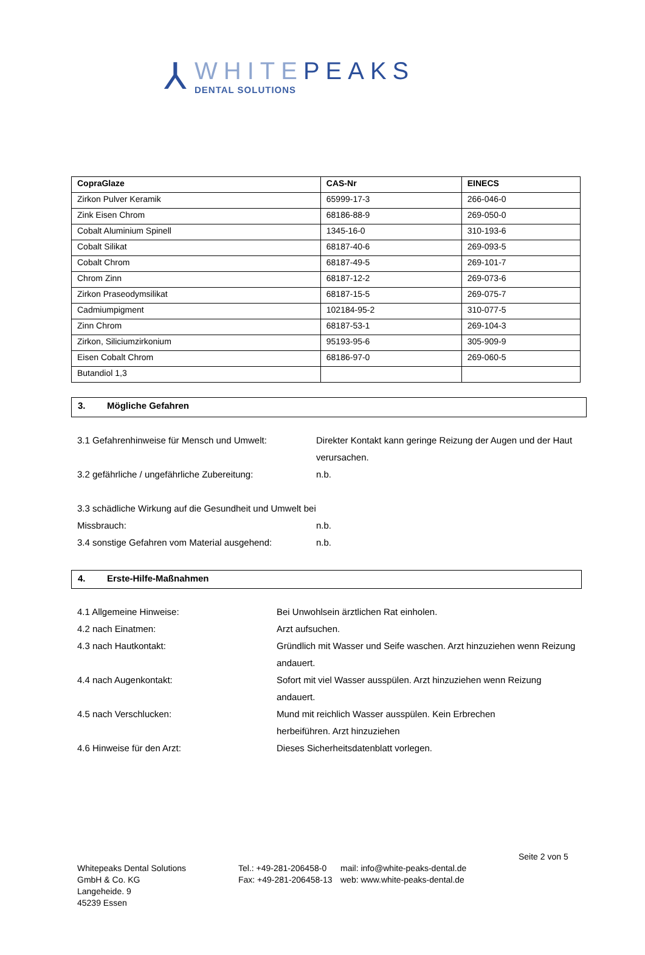⅄
WHITEPEAKS
DENTAL SOLUTIONS
| CopraGlaze | CAS-Nr | EINECS |
| --- | --- | --- |
| Zirkon Pulver Keramik | 65999-17-3 | 266-046-0 |
| Zink Eisen Chrom | 68186-88-9 | 269-050-0 |
| Cobalt Aluminium Spinell | 1345-16-0 | 310-193-6 |
| Cobalt Silikat | 68187-40-6 | 269-093-5 |
| Cobalt Chrom | 68187-49-5 | 269-101-7 |
| Chrom Zinn | 68187-12-2 | 269-073-6 |
| Zirkon Praseodymsilikat | 68187-15-5 | 269-075-7 |
| Cadmiumpigment | 102184-95-2 | 310-077-5 |
| Zinn Chrom | 68187-53-1 | 269-104-3 |
| Zirkon, Siliciumzirkonium | 95193-95-6 | 305-909-9 |
| Eisen Cobalt Chrom | 68186-97-0 | 269-060-5 |
| Butandiol 1,3 | | |
3. Mögliche Gefahren
3.1 Gefahrenhinweise für Mensch und Umwelt: Direkter Kontakt kann geringe Reizung der Augen und der Haut verursachen.
3.2 gefährliche / ungefährliche Zubereitung: n.b.
3.3 schädliche Wirkung auf die Gesundheit und Umwelt bei Missbrauch: n.b.
3.4 sonstige Gefahren vom Material ausgehend: n.b.
4. Erste-Hilfe-Maßnahmen
4.1 Allgemeine Hinweise: Bei Unwohlsein ärztlichen Rat einholen.
4.2 nach Einatmen: Arzt aufsuchen.
4.3 nach Hautkontakt: Gründlich mit Wasser und Seife waschen. Arzt hinzuziehen wenn Reizung andauert.
4.4 nach Augenkontakt: Sofort mit viel Wasser ausspülen. Arzt hinzuziehen wenn Reizung andauert.
4.5 nach Verschlucken: Mund mit reichlich Wasser ausspülen. Kein Erbrechen herbeiführen. Arzt hinzuziehen
4.6 Hinweise für den Arzt: Dieses Sicherheitsdatenblatt vorlegen.
Seite 2 von 5
Whitepeaks Dental Solutions
GmbH & Co. KG
Langeheide. 9
45239 Essen
Tel.: +49-281-206458-0
Fax: +49-281-206458-13
mail: info@white-peaks-dental.de
web: www.white-peaks-dental.de